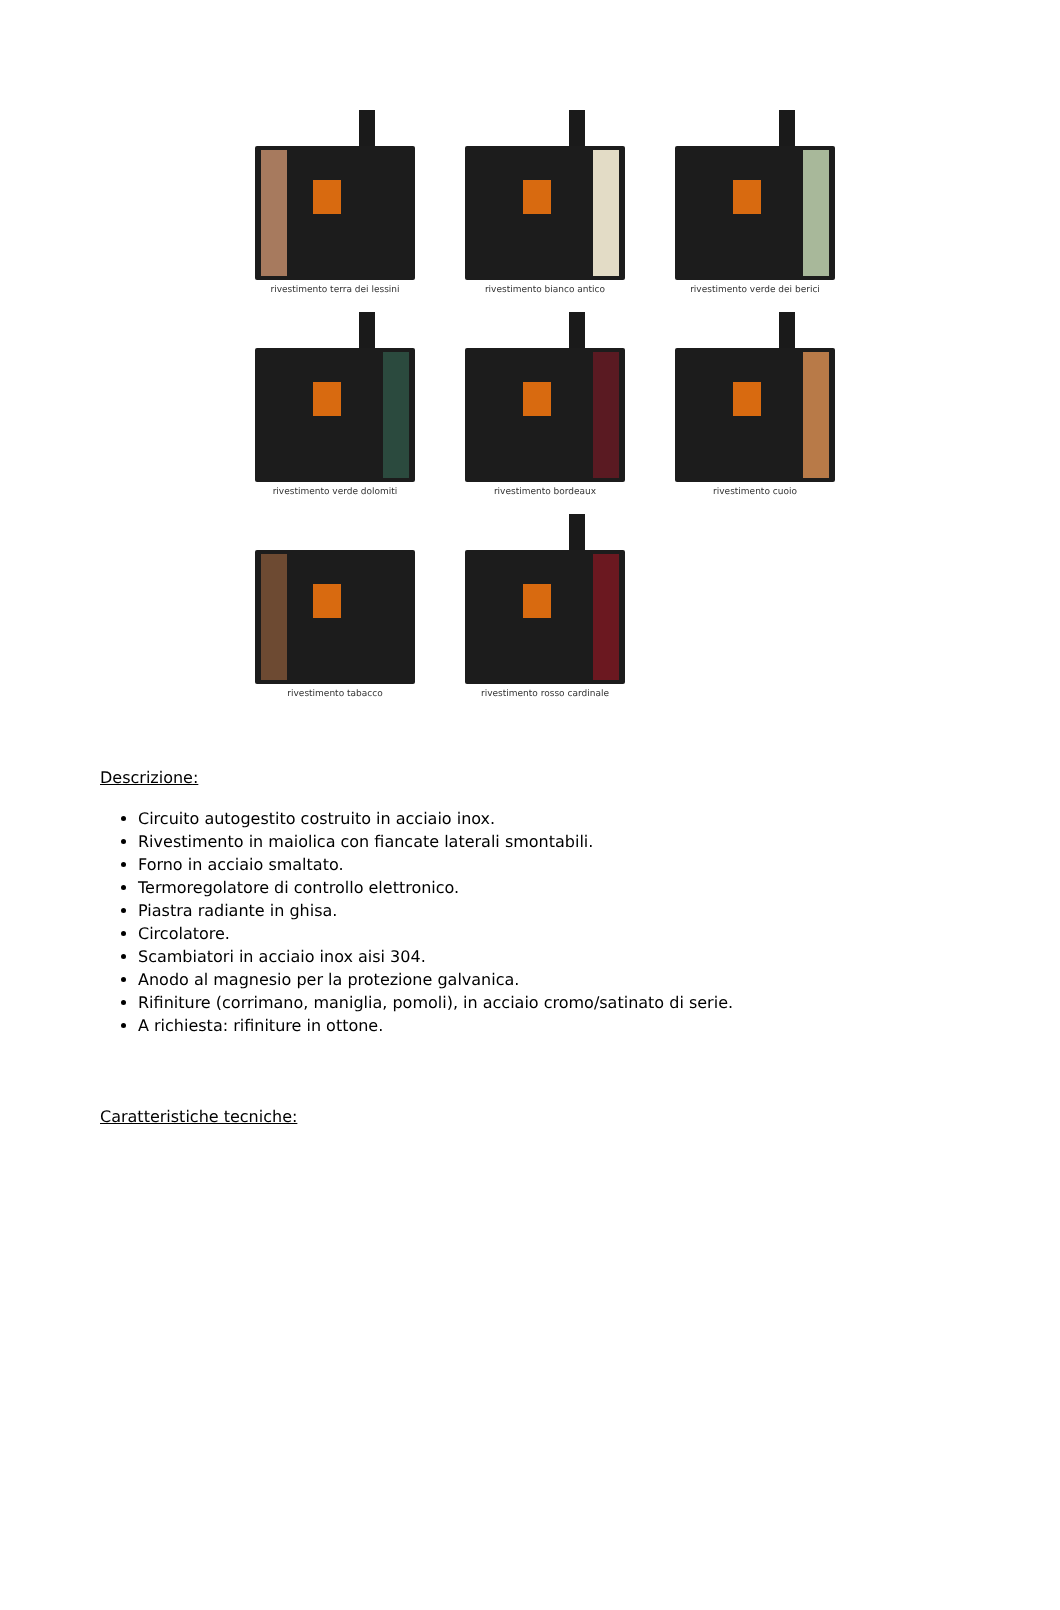rivestimento terra dei lessini
rivestimento bianco antico
rivestimento verde dei berici
rivestimento verde dolomiti
rivestimento bordeaux
rivestimento cuoio
rivestimento tabacco
rivestimento rosso cardinale
Descrizione:
Circuito autogestito costruito in acciaio inox.
Rivestimento in maiolica con fiancate laterali smontabili.
Forno in acciaio smaltato.
Termoregolatore di controllo elettronico.
Piastra radiante in ghisa.
Circolatore.
Scambiatori in acciaio inox aisi 304.
Anodo al magnesio per la protezione galvanica.
Rifiniture (corrimano, maniglia, pomoli), in acciaio cromo/satinato di serie.
A richiesta: rifiniture in ottone.
Caratteristiche tecniche: